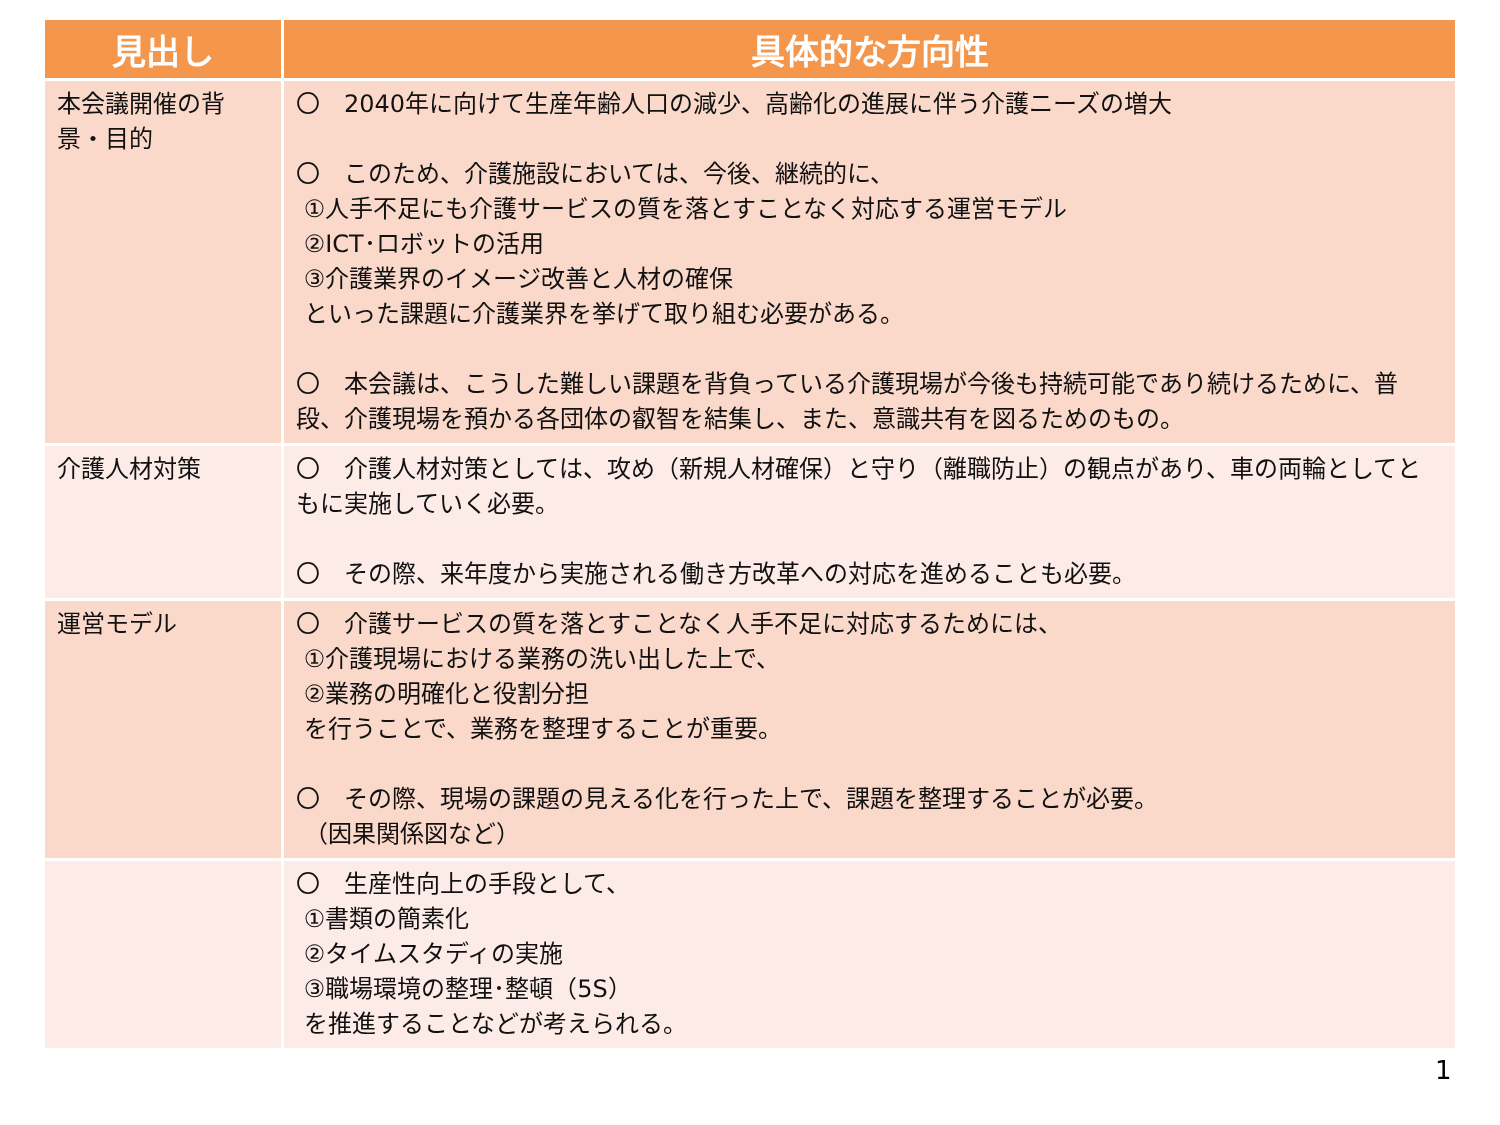| 見出し | 具体的な方向性 |
| --- | --- |
| 本会議開催の背景・目的 | 〇 2040年に向けて生産年齢人口の減少、高齢化の進展に伴う介護ニーズの増大 〇 このため、介護施設においては、今後、継続的に、 ①人手不足にも介護サービスの質を落とすことなく対応する運営モデル ②ICT･ロボットの活用 ③介護業界のイメージ改善と人材の確保 といった課題に介護業界を挙げて取り組む必要がある。 〇 本会議は、こうした難しい課題を背負っている介護現場が今後も持続可能であり続けるために、普段、介護現場を預かる各団体の叡智を結集し、また、意識共有を図るためのもの。 |
| 介護人材対策 | 〇 介護人材対策としては、攻め（新規人材確保）と守り（離職防止）の観点があり、車の両輪としてともに実施していく必要。 〇 その際、来年度から実施される働き方改革への対応を進めることも必要。 |
| 運営モデル | 〇 介護サービスの質を落とすことなく人手不足に対応するためには、 ①介護現場における業務の洗い出した上で、 ②業務の明確化と役割分担 を行うことで、業務を整理することが重要。 〇 その際、現場の課題の見える化を行った上で、課題を整理することが必要。 （因果関係図など） |
| | 〇 生産性向上の手段として、 ①書類の簡素化 ②タイムスタディの実施 ③職場環境の整理･整頓（5S） を推進することなどが考えられる。 |
1